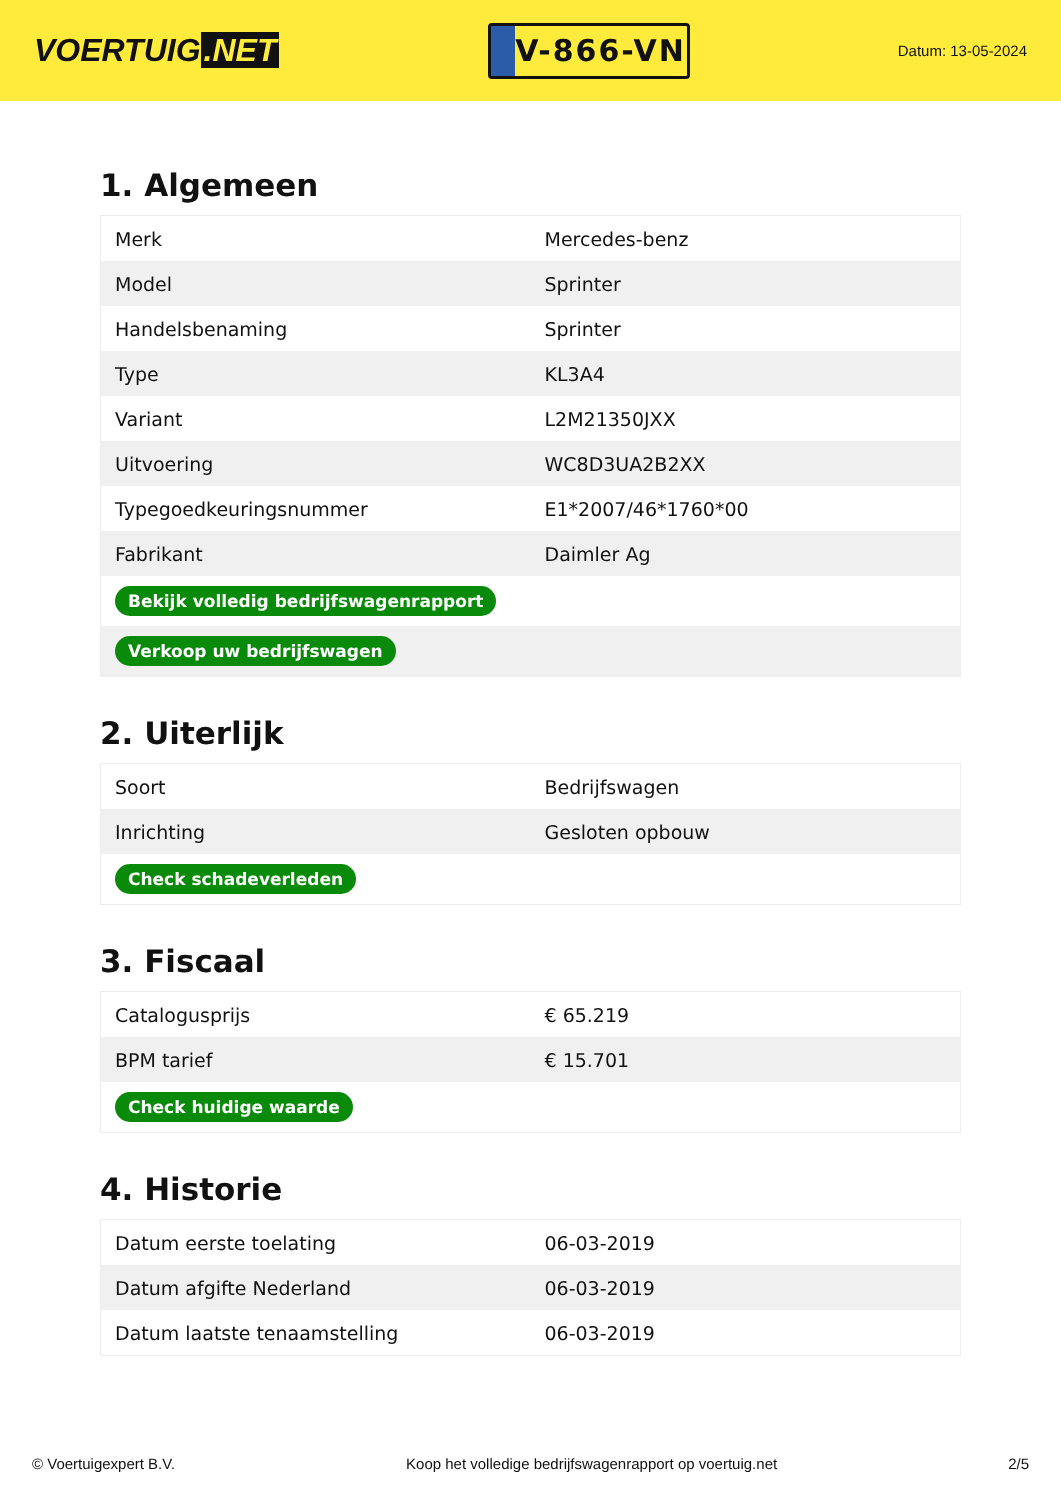VOERTUIG.NET
V-866-VN
Datum: 13-05-2024
1. Algemeen
| Merk | Mercedes-benz |
| Model | Sprinter |
| Handelsbenaming | Sprinter |
| Type | KL3A4 |
| Variant | L2M21350JXX |
| Uitvoering | WC8D3UA2B2XX |
| Typegoedkeuringsnummer | E1*2007/46*1760*00 |
| Fabrikant | Daimler Ag |
| Bekijk volledig bedrijfswagenrapport | |
| Verkoop uw bedrijfswagen | |
2. Uiterlijk
| Soort | Bedrijfswagen |
| Inrichting | Gesloten opbouw |
| Check schadeverleden | |
3. Fiscaal
| Catalogusprijs | € 65.219 |
| BPM tarief | € 15.701 |
| Check huidige waarde | |
4. Historie
| Datum eerste toelating | 06-03-2019 |
| Datum afgifte Nederland | 06-03-2019 |
| Datum laatste tenaamstelling | 06-03-2019 |
© Voertuigexpert B.V. Koop het volledige bedrijfswagenrapport op voertuig.net 2/5